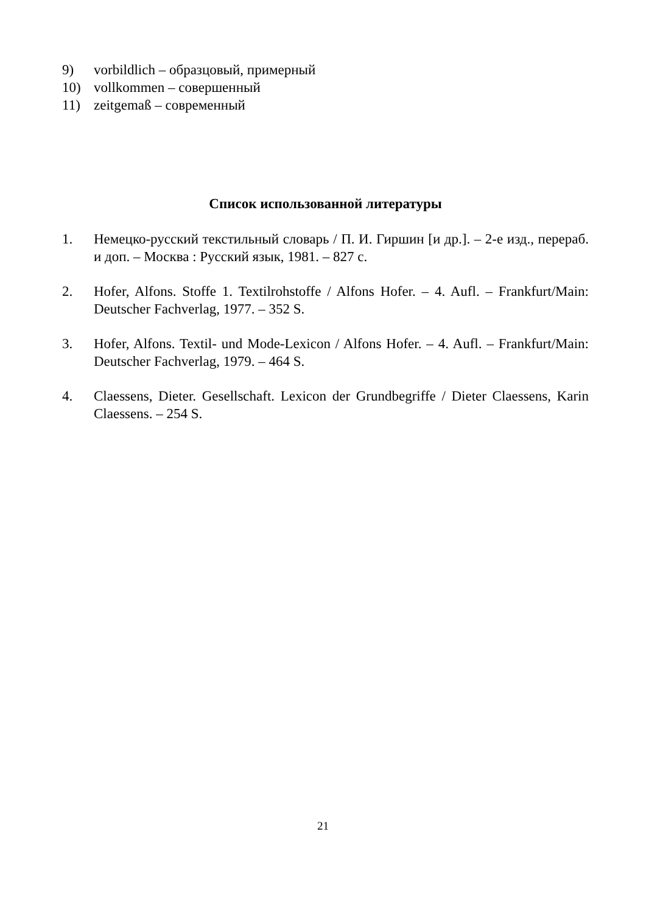9) vorbildlich – образцовый, примерный
10) vollkommen – совершенный
11) zeitgemaß – современный
Список использованной литературы
1. Немецко-русский текстильный словарь / П. И. Гиршин [и др.]. – 2-е изд., перераб. и доп. – Москва : Русский язык, 1981. – 827 с.
2. Hofer, Alfons. Stoffe 1. Textilrohstoffe / Alfons Hofer. – 4. Aufl. – Frankfurt/Main: Deutscher Fachverlag, 1977. – 352 S.
3. Hofer, Alfons. Textil- und Mode-Lexicon / Alfons Hofer. – 4. Aufl. – Frankfurt/Main: Deutscher Fachverlag, 1979. – 464 S.
4. Claessens, Dieter. Gesellschaft. Lexicon der Grundbegriffe / Dieter Claessens, Karin Claessens. – 254 S.
21